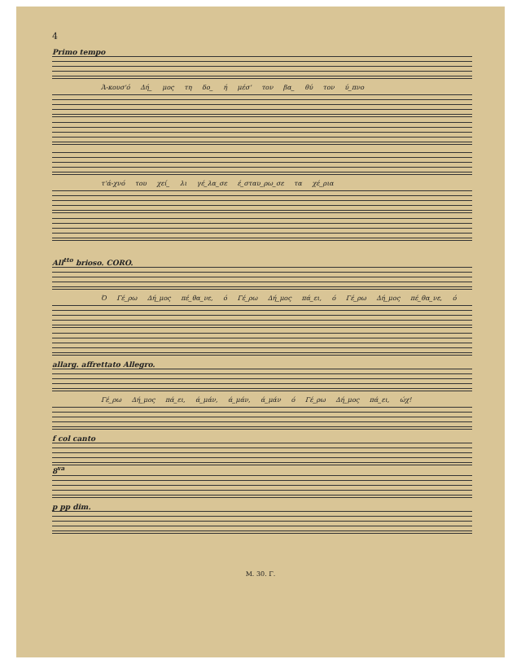4
Primo tempo
Ά-κουσ'ό Δή_ μος τη δο_ ή μέσ' τον βα_ θύ τον ύ_πνο
τ'ά-χνό του χεί_ λι γέ_λα_σε έ_σταυ_ρω_σε τα χέ_ρια
All<sup>tto</sup> brioso. CORO.
Ό Γέ_ρω Δή_μος πέ_θα_νε, ό Γέ_ρω Δή_μος πά_ει, ό Γέ_ρω Δή_μος πέ_θα_νε, ό
allarg. affrettato Allegro.
Γέ_ρω Δή_μος πά_ει, ά_μάν, ά_μάν, ά_μάν ό Γέ_ρω Δή_μος πά_ει, ώχ!
f col canto
8<sup>va</sup>
p pp dim.
M. 30. Γ.